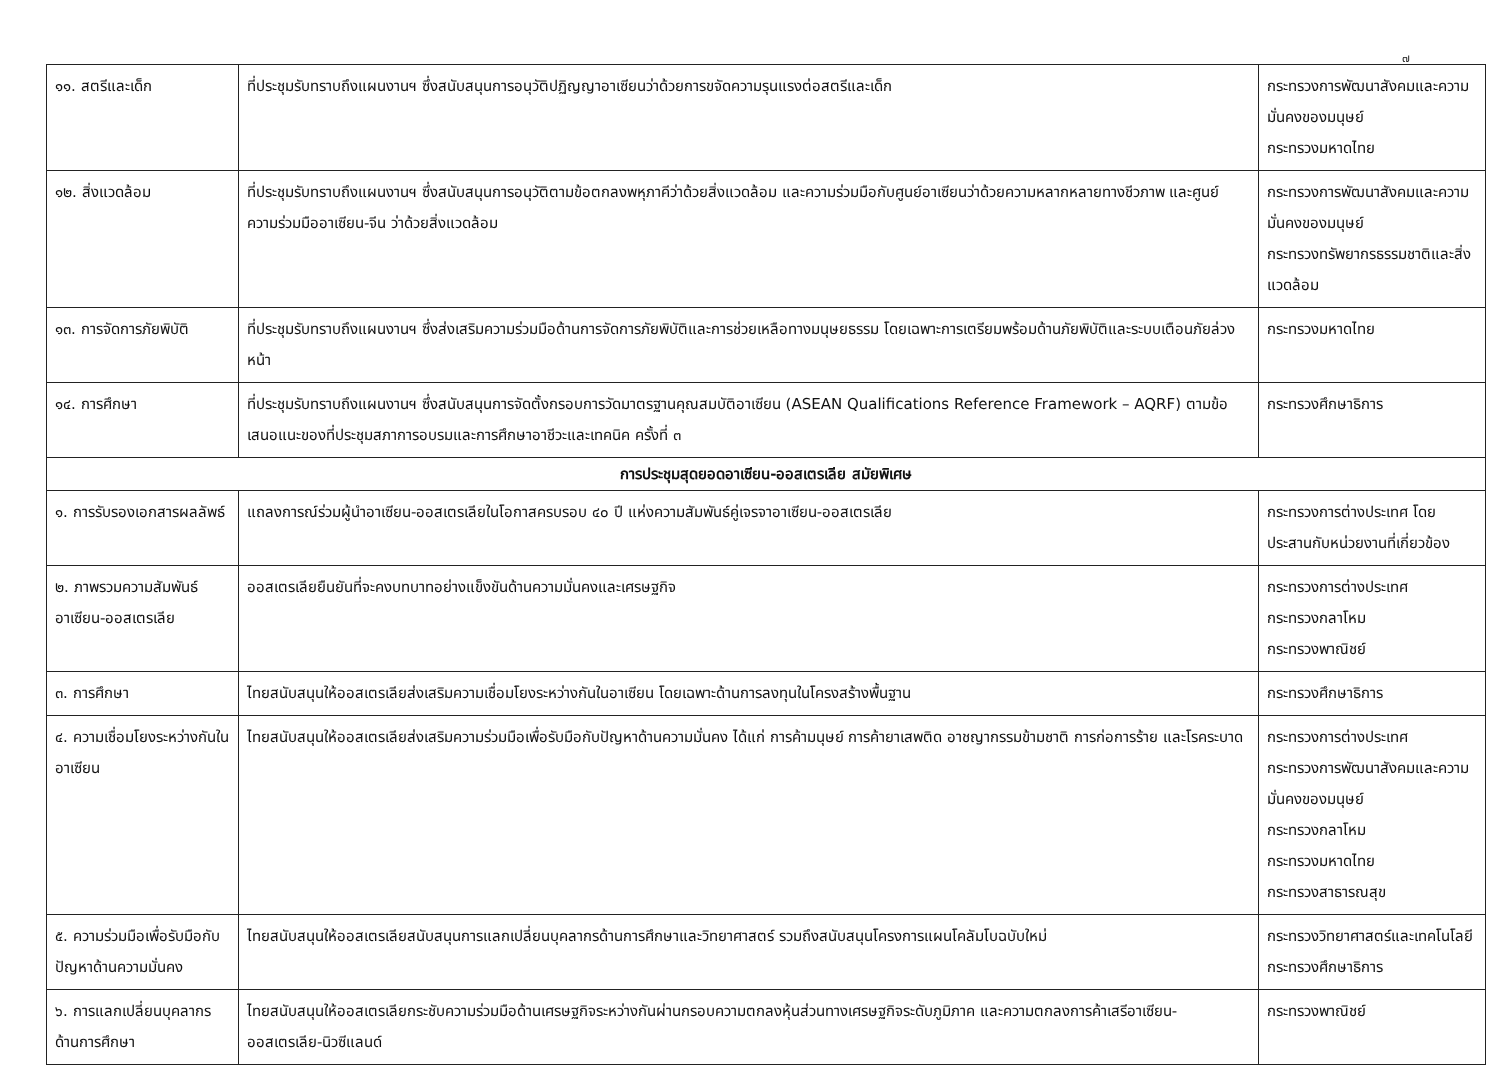๗
| ๑๑. สตรีและเด็ก | ที่ประชุมรับทราบถึงแผนงานฯ ซึ่งสนับสนุนการอนุวัติปฏิญญาอาเซียนว่าด้วยการขจัดความรุนแรงต่อสตรีและเด็ก | กระทรวงการพัฒนาสังคมและความมั่นคงของมนุษย์ กระทรวงมหาดไทย |
| ๑๒. สิ่งแวดล้อม | ที่ประชุมรับทราบถึงแผนงานฯ ซึ่งสนับสนุนการอนุวัติตามข้อตกลงพหุภาคีว่าด้วยสิ่งแวดล้อม และความร่วมมือกับศูนย์อาเซียนว่าด้วยความหลากหลายทางชีวภาพ และศูนย์ความร่วมมืออาเซียน-จีน ว่าด้วยสิ่งแวดล้อม | กระทรวงการพัฒนาสังคมและความมั่นคงของมนุษย์ กระทรวงทรัพยากรธรรมชาติและสิ่งแวดล้อม |
| ๑๓. การจัดการภัยพิบัติ | ที่ประชุมรับทราบถึงแผนงานฯ ซึ่งส่งเสริมความร่วมมือด้านการจัดการภัยพิบัติและการช่วยเหลือทางมนุษยธรรม โดยเฉพาะการเตรียมพร้อมด้านภัยพิบัติและระบบเตือนภัยล่วงหน้า | กระทรวงมหาดไทย |
| ๑๔. การศึกษา | ที่ประชุมรับทราบถึงแผนงานฯ ซึ่งสนับสนุนการจัดตั้งกรอบการวัดมาตรฐานคุณสมบัติอาเซียน (ASEAN Qualifications Reference Framework – AQRF) ตามข้อเสนอแนะของที่ประชุมสภาการอบรมและการศึกษาอาชีวะและเทคนิค ครั้งที่ ๓ | กระทรวงศึกษาธิการ |
| การประชุมสุดยอดอาเซียน-ออสเตรเลีย สมัยพิเศษ | | |
| ๑. การรับรองเอกสารผลลัพธ์ | แถลงการณ์ร่วมผู้นำอาเซียน-ออสเตรเลียในโอกาสครบรอบ ๔๐ ปี แห่งความสัมพันธ์คู่เจรจาอาเซียน-ออสเตรเลีย | กระทรวงการต่างประเทศ โดยประสานกับหน่วยงานที่เกี่ยวข้อง |
| ๒. ภาพรวมความสัมพันธ์อาเซียน-ออสเตรเลีย | ออสเตรเลียยืนยันที่จะคงบทบาทอย่างแข็งขันด้านความมั่นคงและเศรษฐกิจ | กระทรวงการต่างประเทศ กระทรวงกลาโหม กระทรวงพาณิชย์ |
| ๓. การศึกษา | ไทยสนับสนุนให้ออสเตรเลียส่งเสริมความเชื่อมโยงระหว่างกันในอาเซียน โดยเฉพาะด้านการลงทุนในโครงสร้างพื้นฐาน | กระทรวงศึกษาธิการ |
| ๔. ความเชื่อมโยงระหว่างกันในอาเซียน | ไทยสนับสนุนให้ออสเตรเลียส่งเสริมความร่วมมือเพื่อรับมือกับปัญหาด้านความมั่นคง ได้แก่ การค้ามนุษย์ การค้ายาเสพติด อาชญากรรมข้ามชาติ การก่อการร้าย และโรคระบาด | กระทรวงการต่างประเทศ กระทรวงการพัฒนาสังคมและความมั่นคงของมนุษย์ กระทรวงกลาโหม กระทรวงมหาดไทย กระทรวงสาธารณสุข |
| ๕. ความร่วมมือเพื่อรับมือกับปัญหาด้านความมั่นคง | ไทยสนับสนุนให้ออสเตรเลียสนับสนุนการแลกเปลี่ยนบุคลากรด้านการศึกษาและวิทยาศาสตร์ รวมถึงสนับสนุนโครงการแผนโคลัมโบฉบับใหม่ | กระทรวงวิทยาศาสตร์และเทคโนโลยี กระทรวงศึกษาธิการ |
| ๖. การแลกเปลี่ยนบุคลากรด้านการศึกษา | ไทยสนับสนุนให้ออสเตรเลียกระชับความร่วมมือด้านเศรษฐกิจระหว่างกันผ่านกรอบความตกลงหุ้นส่วนทางเศรษฐกิจระดับภูมิภาค และความตกลงการค้าเสรีอาเซียน-ออสเตรเลีย-นิวซีแลนด์ | กระทรวงพาณิชย์ |